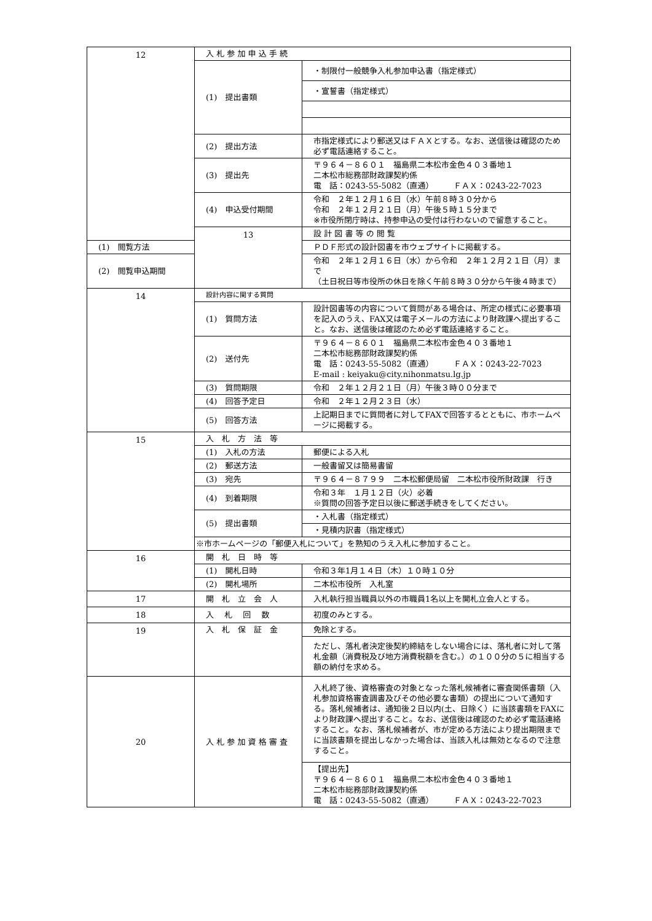| 12 | 入 札 参 加 申 込 手 続 | |
| | (1) 提出書類 | ・制限付一般競争入札参加申込書（指定様式） |
| | | ・宣誓書（指定様式） |
| | (2) 提出方法 | 市指定様式により郵送又はＦＡＸとする。なお、送信後は確認のため必ず電話連絡すること。 |
| | (3) 提出先 | 〒９６４－８６０１ 福島県二本松市金色４０３番地１ 二本松市総務部財政課契約係 電 話：0243-55-5082（直通） ＦＡＸ：0243-22-7023 |
| | (4) 申込受付期間 | 令和 ２年１２月１６日（水）午前８時３０分から 令和 ２年１２月２１日（月）午後５時１５分まで ※市役所閉庁時は、持参申込の受付は行わないので留意すること。 |
| | 13 | 設 計 図 書 等 の 閲 覧 |
| (1) 閲覧方法 | | ＰＤＦ形式の設計図書を市ウェブサイトに掲載する。 |
| (2) 閲覧申込期間 | | 令和 ２年１２月１６日（水）から令和 ２年１２月２１日（月）まで （土日祝日等市役所の休日を除く午前８時３０分から午後４時まで） |
| 14 | 設計内容に関する質問 | |
| | (1) 質問方法 | 設計図書等の内容について質問がある場合は、所定の様式に必要事項を記入のうえ、FAX又は電子メールの方法により財政課へ提出すること。なお、送信後は確認のため必ず電話連絡すること。 |
| | (2) 送付先 | 〒９６４－８６０１ 福島県二本松市金色４０３番地１ 二本松市総務部財政課契約係 電 話：0243-55-5082（直通） ＦＡＸ：0243-22-7023 E-mail : keiyaku@city.nihonmatsu.lg.jp |
| | (3) 質問期限 | 令和 ２年１２月２１日（月）午後３時００分まで |
| | (4) 回答予定日 | 令和 ２年１２月２３日（水） |
| | (5) 回答方法 | 上記期日までに質問者に対してFAXで回答するとともに、市ホームページに掲載する。 |
| 15 | 入 札 方 法 等 | |
| | (1) 入札の方法 | 郵便による入札 |
| | (2) 郵送方法 | 一般書留又は簡易書留 |
| | (3) 宛先 | 〒９６４－８７９９ 二本松郵便局留 二本松市役所財政課 行き |
| | (4) 到着期限 | 令和３年 １月１２日（火）必着 ※質問の回答予定日以後に郵送手続きをしてください。 |
| | (5) 提出書類 | ・入札書（指定様式） |
| | | ・見積内訳書（指定様式） |
| | ※市ホームページの「郵便入札について」を熟知のうえ入札に参加すること。 | |
| 16 | 開 札 日 時 等 | |
| | (1) 開札日時 | 令和３年1月１４日（木）１０時１０分 |
| | (2) 開札場所 | 二本松市役所 入札室 |
| 17 | 開 札 立 会 人 | 入札執行担当職員以外の市職員1名以上を開札立会人とする。 |
| 18 | 入 札 回 数 | 初度のみとする。 |
| 19 | 入 札 保 証 金 | 免除とする。 |
| | | ただし、落札者決定後契約締結をしない場合には、落札者に対して落札金額（消費税及び地方消費税額を含む。）の１００分の５に相当する額の納付を求める。 |
| 20 | 入 札 参 加 資 格 審 査 | 入札終了後、資格審査の対象となった落札候補者に審査関係書類（入札参加資格審査調書及びその他必要な書類）の提出について通知する。落札候補者は、通知後２日以内(土、日除く）に当該書類をFAXにより財政課へ提出すること。なお、送信後は確認のため必ず電話連絡すること。なお、落札候補者が、市が定める方法により提出期限までに当該書類を提出しなかった場合は、当該入札は無効となるので注意すること。 |
| | | 【提出先】 〒９６４－８６０１ 福島県二本松市金色４０３番地１ 二本松市総務部財政課契約係 電 話：0243-55-5082（直通） ＦＡＸ：0243-22-7023 |